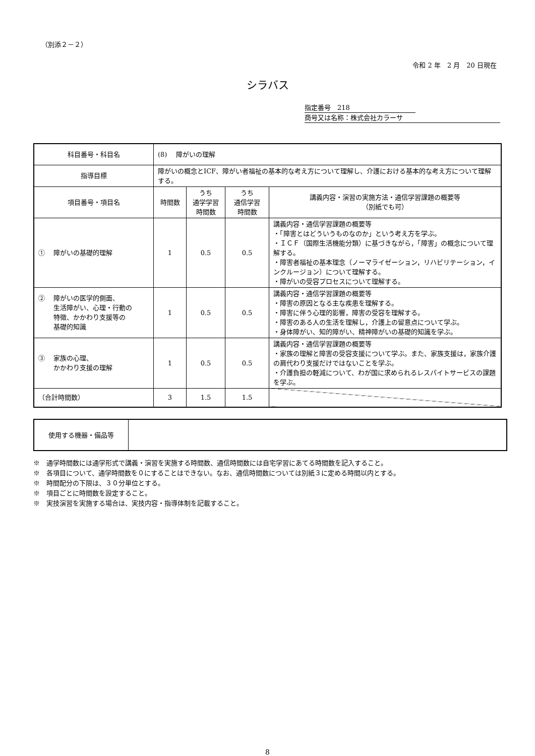（別添２－２）
令和 2 年　2 月　20 日現在
シラバス
指定番号　218
商号又は名称：株式会社カラーサ
| 科目番号・科目名 | (8) 障がいの理解 | | | |
| 指導目標 | 障がいの概念とICF、障がい者福祉の基本的な考え方について理解し、介護における基本的な考え方について理解する。 | | | |
| 項目番号・項目名 | 時間数 | うち 通学学習 時間数 | うち 通信学習 時間数 | 講義内容・演習の実施方法・通信学習課題の概要等 （別紙でも可） |
| ① 障がいの基礎的理解 | 1 | 0.5 | 0.5 | 講義内容・通信学習課題の概要等 ・「障害とはどういうものなのか」という考え方を学ぶ。 ・ＩＣＦ（国際生活機能分類）に基づきながら，「障害」の概念について理解する。 ・障害者福祉の基本理念（ノーマライゼーション，リハビリテーション，インクルージョン）について理解する。 ・障がいの受容プロセスについて理解する。 |
| ② 障がいの医学的側面、 生活障がい、心理・行動の 特徴、かかわり支援等の 基礎的知識 | 1 | 0.5 | 0.5 | 講義内容・通信学習課題の概要等 ・障害の原因となる主な疾患を理解する。 ・障害に伴う心理的影響，障害の受容を理解する。 ・障害のある人の生活を理解し，介護上の留意点について学ぶ。 ・身体障がい、知的障がい、精神障がいの基礎的知識を学ぶ。 |
| ③ 家族の心理、 かかわり支援の理解 | 1 | 0.5 | 0.5 | 講義内容・通信学習課題の概要等 ・家族の理解と障害の受容支援について学ぶ。また、家族支援は，家族介護の肩代わり支援だけではないことを学ぶ。 ・介護負担の軽減について、わが国に求められるレスパイトサービスの課題を学ぶ。 |
| （合計時間数） | 3 | 1.5 | 1.5 | |
| 使用する機器・備品等 | |
※　通学時間数には通学形式で講義・演習を実施する時間数、通信時間数には自宅学習にあてる時間数を記入すること。
※　各項目について、通学時間数を０にすることはできない。なお、通信時間数については別紙３に定める時間以内とする。
※　時間配分の下限は、３０分単位とする。
※　項目ごとに時間数を設定すること。
※　実技演習を実施する場合は、実技内容・指導体制を記載すること。
8